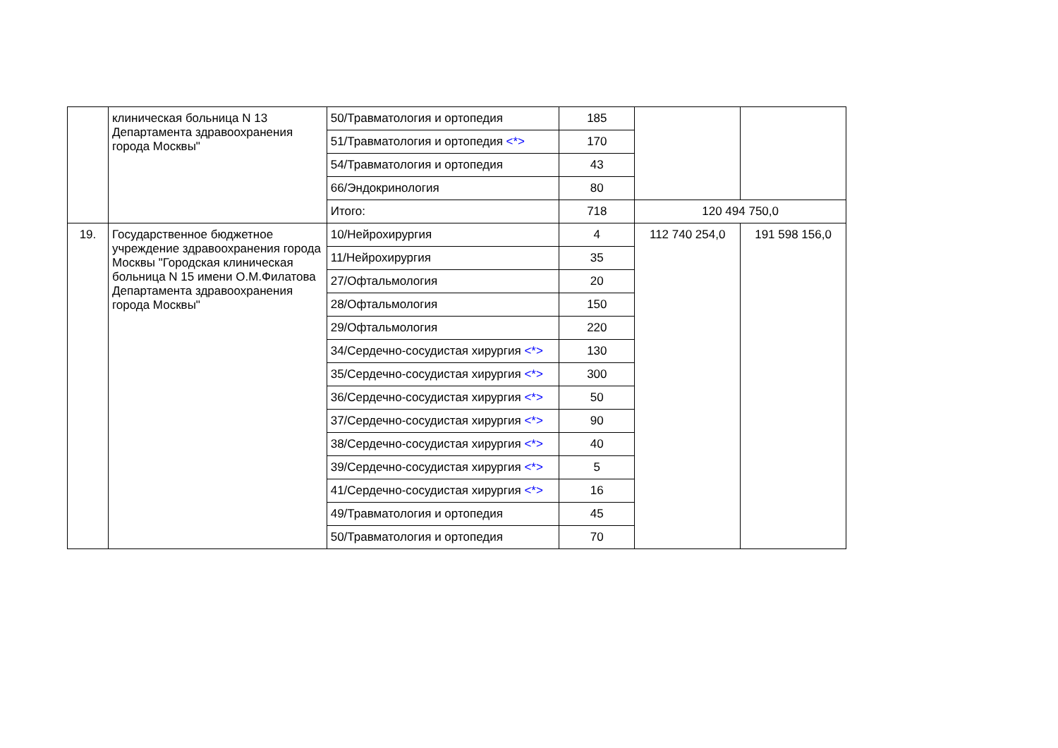| | клиническая больница N 13 Департамента здравоохранения города Москвы" | 50/Травматология и ортопедия | 185 | | |
| | | 51/Травматология и ортопедия <*> | 170 | | |
| | | 54/Травматология и ортопедия | 43 | | |
| | | 66/Эндокринология | 80 | | |
| | | Итого: | 718 | 120 494 750,0 | |
| 19. | Государственное бюджетное учреждение здравоохранения города Москвы "Городская клиническая больница N 15 имени О.М.Филатова Департамента здравоохранения города Москвы" | 10/Нейрохирургия | 4 | 112 740 254,0 | 191 598 156,0 |
| | | 11/Нейрохирургия | 35 | | |
| | | 27/Офтальмология | 20 | | |
| | | 28/Офтальмология | 150 | | |
| | | 29/Офтальмология | 220 | | |
| | | 34/Сердечно-сосудистая хирургия <*> | 130 | | |
| | | 35/Сердечно-сосудистая хирургия <*> | 300 | | |
| | | 36/Сердечно-сосудистая хирургия <*> | 50 | | |
| | | 37/Сердечно-сосудистая хирургия <*> | 90 | | |
| | | 38/Сердечно-сосудистая хирургия <*> | 40 | | |
| | | 39/Сердечно-сосудистая хирургия <*> | 5 | | |
| | | 41/Сердечно-сосудистая хирургия <*> | 16 | | |
| | | 49/Травматология и ортопедия | 45 | | |
| | | 50/Травматология и ортопедия | 70 | | |